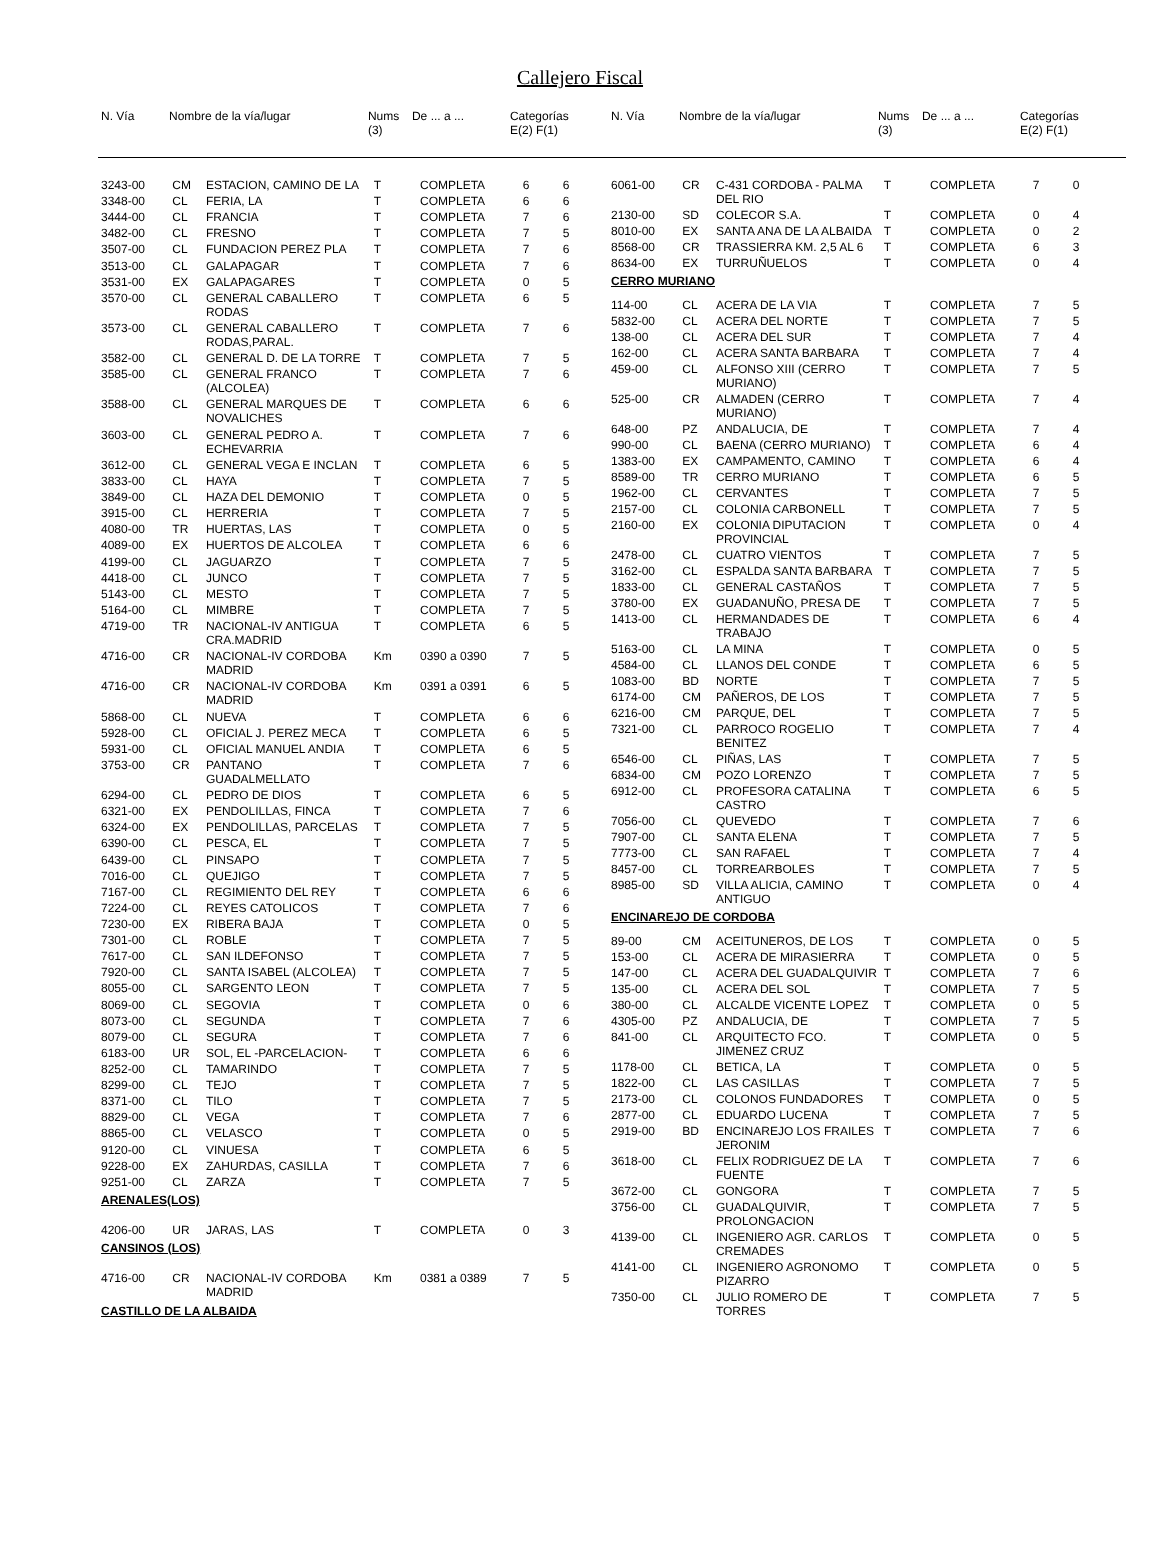Callejero Fiscal
| N. Vía | Nombre de la vía/lugar | Nums (3) | De ... a ... | Categorías E(2) F(1) |
| --- | --- | --- | --- | --- |
| N. Vía | Nombre de la vía/lugar | Nums (3) | De ... a ... | Categorías E(2) F(1) |
| --- | --- | --- | --- | --- |
| 3243-00 | CM | ESTACION, CAMINO DE LA | T | COMPLETA | 6 | 6 |
| 3348-00 | CL | FERIA, LA | T | COMPLETA | 6 | 6 |
| 3444-00 | CL | FRANCIA | T | COMPLETA | 7 | 6 |
| 3482-00 | CL | FRESNO | T | COMPLETA | 7 | 5 |
| 3507-00 | CL | FUNDACION PEREZ PLA | T | COMPLETA | 7 | 6 |
| 3513-00 | CL | GALAPAGAR | T | COMPLETA | 7 | 6 |
| 3531-00 | EX | GALAPAGARES | T | COMPLETA | 0 | 5 |
| 3570-00 | CL | GENERAL CABALLERO RODAS | T | COMPLETA | 6 | 5 |
| 3573-00 | CL | GENERAL CABALLERO RODAS,PARAL. | T | COMPLETA | 7 | 6 |
| 3582-00 | CL | GENERAL D. DE LA TORRE | T | COMPLETA | 7 | 5 |
| 3585-00 | CL | GENERAL FRANCO (ALCOLEA) | T | COMPLETA | 7 | 6 |
| 3588-00 | CL | GENERAL MARQUES DE NOVALICHES | T | COMPLETA | 6 | 6 |
| 3603-00 | CL | GENERAL PEDRO A. ECHEVARRIA | T | COMPLETA | 7 | 6 |
| 3612-00 | CL | GENERAL VEGA E INCLAN | T | COMPLETA | 6 | 5 |
| 3833-00 | CL | HAYA | T | COMPLETA | 7 | 5 |
| 3849-00 | CL | HAZA DEL DEMONIO | T | COMPLETA | 0 | 5 |
| 3915-00 | CL | HERRERIA | T | COMPLETA | 7 | 5 |
| 4080-00 | TR | HUERTAS, LAS | T | COMPLETA | 0 | 5 |
| 4089-00 | EX | HUERTOS DE ALCOLEA | T | COMPLETA | 6 | 6 |
| 4199-00 | CL | JAGUARZO | T | COMPLETA | 7 | 5 |
| 4418-00 | CL | JUNCO | T | COMPLETA | 7 | 5 |
| 5143-00 | CL | MESTO | T | COMPLETA | 7 | 5 |
| 5164-00 | CL | MIMBRE | T | COMPLETA | 7 | 5 |
| 4719-00 | TR | NACIONAL-IV ANTIGUA CRA.MADRID | T | COMPLETA | 6 | 5 |
| 4716-00 | CR | NACIONAL-IV CORDOBA MADRID | Km | 0390 a 0390 | 7 | 5 |
| 4716-00 | CR | NACIONAL-IV CORDOBA MADRID | Km | 0391 a 0391 | 6 | 5 |
| 5868-00 | CL | NUEVA | T | COMPLETA | 6 | 6 |
| 5928-00 | CL | OFICIAL J. PEREZ MECA | T | COMPLETA | 6 | 5 |
| 5931-00 | CL | OFICIAL MANUEL ANDIA | T | COMPLETA | 6 | 5 |
| 3753-00 | CR | PANTANO GUADALMELLATO | T | COMPLETA | 7 | 6 |
| 6294-00 | CL | PEDRO DE DIOS | T | COMPLETA | 6 | 5 |
| 6321-00 | EX | PENDOLILLAS, FINCA | T | COMPLETA | 7 | 6 |
| 6324-00 | EX | PENDOLILLAS, PARCELAS | T | COMPLETA | 7 | 5 |
| 6390-00 | CL | PESCA, EL | T | COMPLETA | 7 | 5 |
| 6439-00 | CL | PINSAPO | T | COMPLETA | 7 | 5 |
| 7016-00 | CL | QUEJIGO | T | COMPLETA | 7 | 5 |
| 7167-00 | CL | REGIMIENTO DEL REY | T | COMPLETA | 6 | 6 |
| 7224-00 | CL | REYES CATOLICOS | T | COMPLETA | 7 | 6 |
| 7230-00 | EX | RIBERA BAJA | T | COMPLETA | 0 | 5 |
| 7301-00 | CL | ROBLE | T | COMPLETA | 7 | 5 |
| 7617-00 | CL | SAN ILDEFONSO | T | COMPLETA | 7 | 5 |
| 7920-00 | CL | SANTA ISABEL (ALCOLEA) | T | COMPLETA | 7 | 5 |
| 8055-00 | CL | SARGENTO LEON | T | COMPLETA | 7 | 5 |
| 8069-00 | CL | SEGOVIA | T | COMPLETA | 0 | 6 |
| 8073-00 | CL | SEGUNDA | T | COMPLETA | 7 | 6 |
| 8079-00 | CL | SEGURA | T | COMPLETA | 7 | 6 |
| 6183-00 | UR | SOL, EL -PARCELACION- | T | COMPLETA | 6 | 6 |
| 8252-00 | CL | TAMARINDO | T | COMPLETA | 7 | 5 |
| 8299-00 | CL | TEJO | T | COMPLETA | 7 | 5 |
| 8371-00 | CL | TILO | T | COMPLETA | 7 | 5 |
| 8829-00 | CL | VEGA | T | COMPLETA | 7 | 6 |
| 8865-00 | CL | VELASCO | T | COMPLETA | 0 | 5 |
| 9120-00 | CL | VINUESA | T | COMPLETA | 6 | 5 |
| 9228-00 | EX | ZAHURDAS, CASILLA | T | COMPLETA | 7 | 6 |
| 9251-00 | CL | ZARZA | T | COMPLETA | 7 | 5 |
| ARENALES(LOS) | | | | | | |
| 4206-00 | UR | JARAS, LAS | T | COMPLETA | 0 | 3 |
| CANSINOS (LOS) | | | | | | |
| 4716-00 | CR | NACIONAL-IV CORDOBA MADRID | Km | 0381 a 0389 | 7 | 5 |
| CASTILLO DE LA ALBAIDA | | | | | | |
| 6061-00 | CR | C-431 CORDOBA - PALMA DEL RIO | T | COMPLETA | 7 | 0 |
| 2130-00 | SD | COLECOR S.A. | T | COMPLETA | 0 | 4 |
| 8010-00 | EX | SANTA ANA DE LA ALBAIDA | T | COMPLETA | 0 | 2 |
| 8568-00 | CR | TRASSIERRA KM. 2,5 AL 6 | T | COMPLETA | 6 | 3 |
| 8634-00 | EX | TURRUÑUELOS | T | COMPLETA | 0 | 4 |
| CERRO MURIANO | | | | | | |
| 114-00 | CL | ACERA DE LA VIA | T | COMPLETA | 7 | 5 |
| 5832-00 | CL | ACERA DEL NORTE | T | COMPLETA | 7 | 5 |
| 138-00 | CL | ACERA DEL SUR | T | COMPLETA | 7 | 4 |
| 162-00 | CL | ACERA SANTA BARBARA | T | COMPLETA | 7 | 4 |
| 459-00 | CL | ALFONSO XIII (CERRO MURIANO) | T | COMPLETA | 7 | 5 |
| 525-00 | CR | ALMADEN (CERRO MURIANO) | T | COMPLETA | 7 | 4 |
| 648-00 | PZ | ANDALUCIA, DE | T | COMPLETA | 7 | 4 |
| 990-00 | CL | BAENA (CERRO MURIANO) | T | COMPLETA | 6 | 4 |
| 1383-00 | EX | CAMPAMENTO, CAMINO | T | COMPLETA | 6 | 4 |
| 8589-00 | TR | CERRO MURIANO | T | COMPLETA | 6 | 5 |
| 1962-00 | CL | CERVANTES | T | COMPLETA | 7 | 5 |
| 2157-00 | CL | COLONIA CARBONELL | T | COMPLETA | 7 | 5 |
| 2160-00 | EX | COLONIA DIPUTACION PROVINCIAL | T | COMPLETA | 0 | 4 |
| 2478-00 | CL | CUATRO VIENTOS | T | COMPLETA | 7 | 5 |
| 3162-00 | CL | ESPALDA SANTA BARBARA | T | COMPLETA | 7 | 5 |
| 1833-00 | CL | GENERAL CASTAÑOS | T | COMPLETA | 7 | 5 |
| 3780-00 | EX | GUADANUÑO, PRESA DE | T | COMPLETA | 7 | 5 |
| 1413-00 | CL | HERMANDADES DE TRABAJO | T | COMPLETA | 6 | 4 |
| 5163-00 | CL | LA MINA | T | COMPLETA | 0 | 5 |
| 4584-00 | CL | LLANOS DEL CONDE | T | COMPLETA | 6 | 5 |
| 1083-00 | BD | NORTE | T | COMPLETA | 7 | 5 |
| 6174-00 | CM | PAÑEROS, DE LOS | T | COMPLETA | 7 | 5 |
| 6216-00 | CM | PARQUE, DEL | T | COMPLETA | 7 | 5 |
| 7321-00 | CL | PARROCO ROGELIO BENITEZ | T | COMPLETA | 7 | 4 |
| 6546-00 | CL | PIÑAS, LAS | T | COMPLETA | 7 | 5 |
| 6834-00 | CM | POZO LORENZO | T | COMPLETA | 7 | 5 |
| 6912-00 | CL | PROFESORA CATALINA CASTRO | T | COMPLETA | 6 | 5 |
| 7056-00 | CL | QUEVEDO | T | COMPLETA | 7 | 6 |
| 7907-00 | CL | SANTA ELENA | T | COMPLETA | 7 | 5 |
| 7773-00 | CL | SAN RAFAEL | T | COMPLETA | 7 | 4 |
| 8457-00 | CL | TORREARBOLES | T | COMPLETA | 7 | 5 |
| 8985-00 | SD | VILLA ALICIA, CAMINO ANTIGUO | T | COMPLETA | 0 | 4 |
| ENCINAREJO DE CORDOBA | | | | | | |
| 89-00 | CM | ACEITUNEROS, DE LOS | T | COMPLETA | 0 | 5 |
| 153-00 | CL | ACERA DE MIRASIERRA | T | COMPLETA | 0 | 5 |
| 147-00 | CL | ACERA DEL GUADALQUIVIR | T | COMPLETA | 7 | 6 |
| 135-00 | CL | ACERA DEL SOL | T | COMPLETA | 7 | 5 |
| 380-00 | CL | ALCALDE VICENTE LOPEZ | T | COMPLETA | 0 | 5 |
| 4305-00 | PZ | ANDALUCIA, DE | T | COMPLETA | 7 | 5 |
| 841-00 | CL | ARQUITECTO FCO. JIMENEZ CRUZ | T | COMPLETA | 0 | 5 |
| 1178-00 | CL | BETICA, LA | T | COMPLETA | 0 | 5 |
| 1822-00 | CL | LAS CASILLAS | T | COMPLETA | 7 | 5 |
| 2173-00 | CL | COLONOS FUNDADORES | T | COMPLETA | 0 | 5 |
| 2877-00 | CL | EDUARDO LUCENA | T | COMPLETA | 7 | 5 |
| 2919-00 | BD | ENCINAREJO LOS FRAILES JERONIM | T | COMPLETA | 7 | 6 |
| 3618-00 | CL | FELIX RODRIGUEZ DE LA FUENTE | T | COMPLETA | 7 | 6 |
| 3672-00 | CL | GONGORA | T | COMPLETA | 7 | 5 |
| 3756-00 | CL | GUADALQUIVIR, PROLONGACION | T | COMPLETA | 7 | 5 |
| 4139-00 | CL | INGENIERO AGR. CARLOS CREMADES | T | COMPLETA | 0 | 5 |
| 4141-00 | CL | INGENIERO AGRONOMO PIZARRO | T | COMPLETA | 0 | 5 |
| 7350-00 | CL | JULIO ROMERO DE TORRES | T | COMPLETA | 7 | 5 |